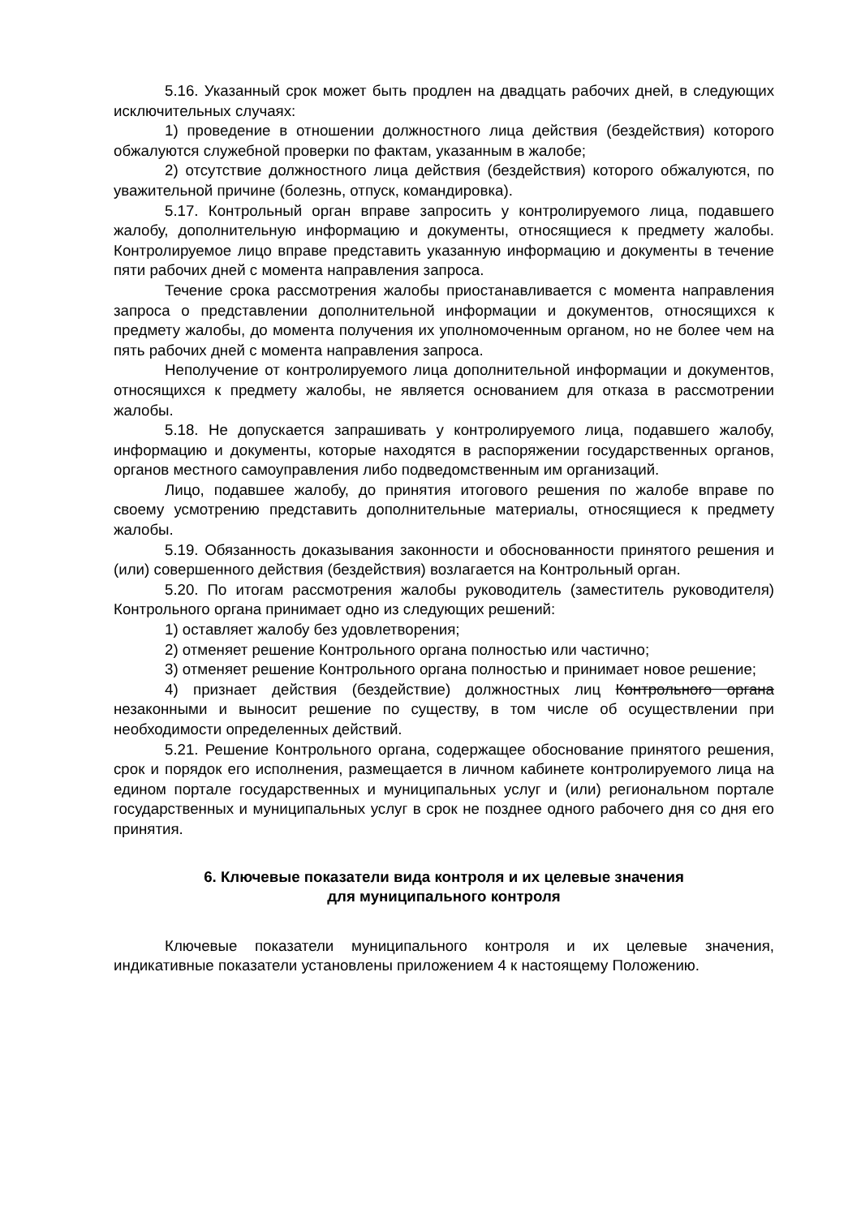5.16. Указанный срок может быть продлен на двадцать рабочих дней, в следующих исключительных случаях:
1) проведение в отношении должностного лица действия (бездействия) которого обжалуются служебной проверки по фактам, указанным в жалобе;
2) отсутствие должностного лица действия (бездействия) которого обжалуются, по уважительной причине (болезнь, отпуск, командировка).
5.17. Контрольный орган вправе запросить у контролируемого лица, подавшего жалобу, дополнительную информацию и документы, относящиеся к предмету жалобы. Контролируемое лицо вправе представить указанную информацию и документы в течение пяти рабочих дней с момента направления запроса.
Течение срока рассмотрения жалобы приостанавливается с момента направления запроса о представлении дополнительной информации и документов, относящихся к предмету жалобы, до момента получения их уполномоченным органом, но не более чем на пять рабочих дней с момента направления запроса.
Неполучение от контролируемого лица дополнительной информации и документов, относящихся к предмету жалобы, не является основанием для отказа в рассмотрении жалобы.
5.18. Не допускается запрашивать у контролируемого лица, подавшего жалобу, информацию и документы, которые находятся в распоряжении государственных органов, органов местного самоуправления либо подведомственным им организаций.
Лицо, подавшее жалобу, до принятия итогового решения по жалобе вправе по своему усмотрению представить дополнительные материалы, относящиеся к предмету жалобы.
5.19. Обязанность доказывания законности и обоснованности принятого решения и (или) совершенного действия (бездействия) возлагается на Контрольный орган.
5.20. По итогам рассмотрения жалобы руководитель (заместитель руководителя) Контрольного органа принимает одно из следующих решений:
1) оставляет жалобу без удовлетворения;
2) отменяет решение Контрольного органа полностью или частично;
3) отменяет решение Контрольного органа полностью и принимает новое решение;
4) признает действия (бездействие) должностных лиц Контрольного органа незаконными и выносит решение по существу, в том числе об осуществлении при необходимости определенных действий.
5.21. Решение Контрольного органа, содержащее обоснование принятого решения, срок и порядок его исполнения, размещается в личном кабинете контролируемого лица на едином портале государственных и муниципальных услуг и (или) региональном портале государственных и муниципальных услуг в срок не позднее одного рабочего дня со дня его принятия.
6. Ключевые показатели вида контроля и их целевые значения
для муниципального контроля
Ключевые показатели муниципального контроля и их целевые значения, индикативные показатели установлены приложением 4 к настоящему Положению.